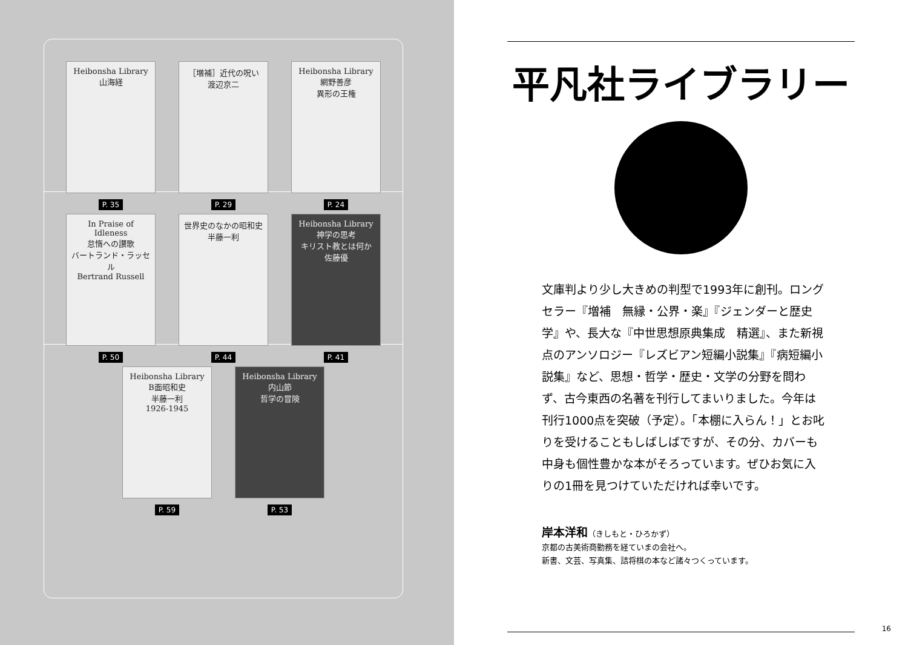Heibonsha Library
山海経
P. 35
［増補］近代の呪い 渡辺京二
P. 29
Heibonsha Library
網野善彦
異形の王権
P. 24
In Praise of Idleness
怠惰への讃歌
バートランド・ラッセル
Bertrand Russell
P. 50
世界史のなかの昭和史
半藤一利
P. 44
Heibonsha Library
神学の思考
キリスト教とは何か
佐藤優
P. 41
Heibonsha Library
B面昭和史
半藤一利
1926-1945
P. 59
Heibonsha Library
内山節
哲学の冒険
P. 53
平凡社ライブラリー
文庫判より少し大きめの判型で1993年に創刊。ロングセラー『増補　無縁・公界・楽』『ジェンダーと歴史学』や、長大な『中世思想原典集成　精選』、また新視点のアンソロジー『レズビアン短編小説集』『病短編小説集』など、思想・哲学・歴史・文学の分野を問わず、古今東西の名著を刊行してまいりました。今年は刊行1000点を突破（予定）。「本棚に入らん！」とお叱りを受けることもしばしばですが、その分、カバーも中身も個性豊かな本がそろっています。ぜひお気に入りの1冊を見つけていただければ幸いです。
岸本洋和（きしもと・ひろかず）
京都の古美術商勤務を経ていまの会社へ。
新書、文芸、写真集、詰将棋の本など諸々つくっています。
16